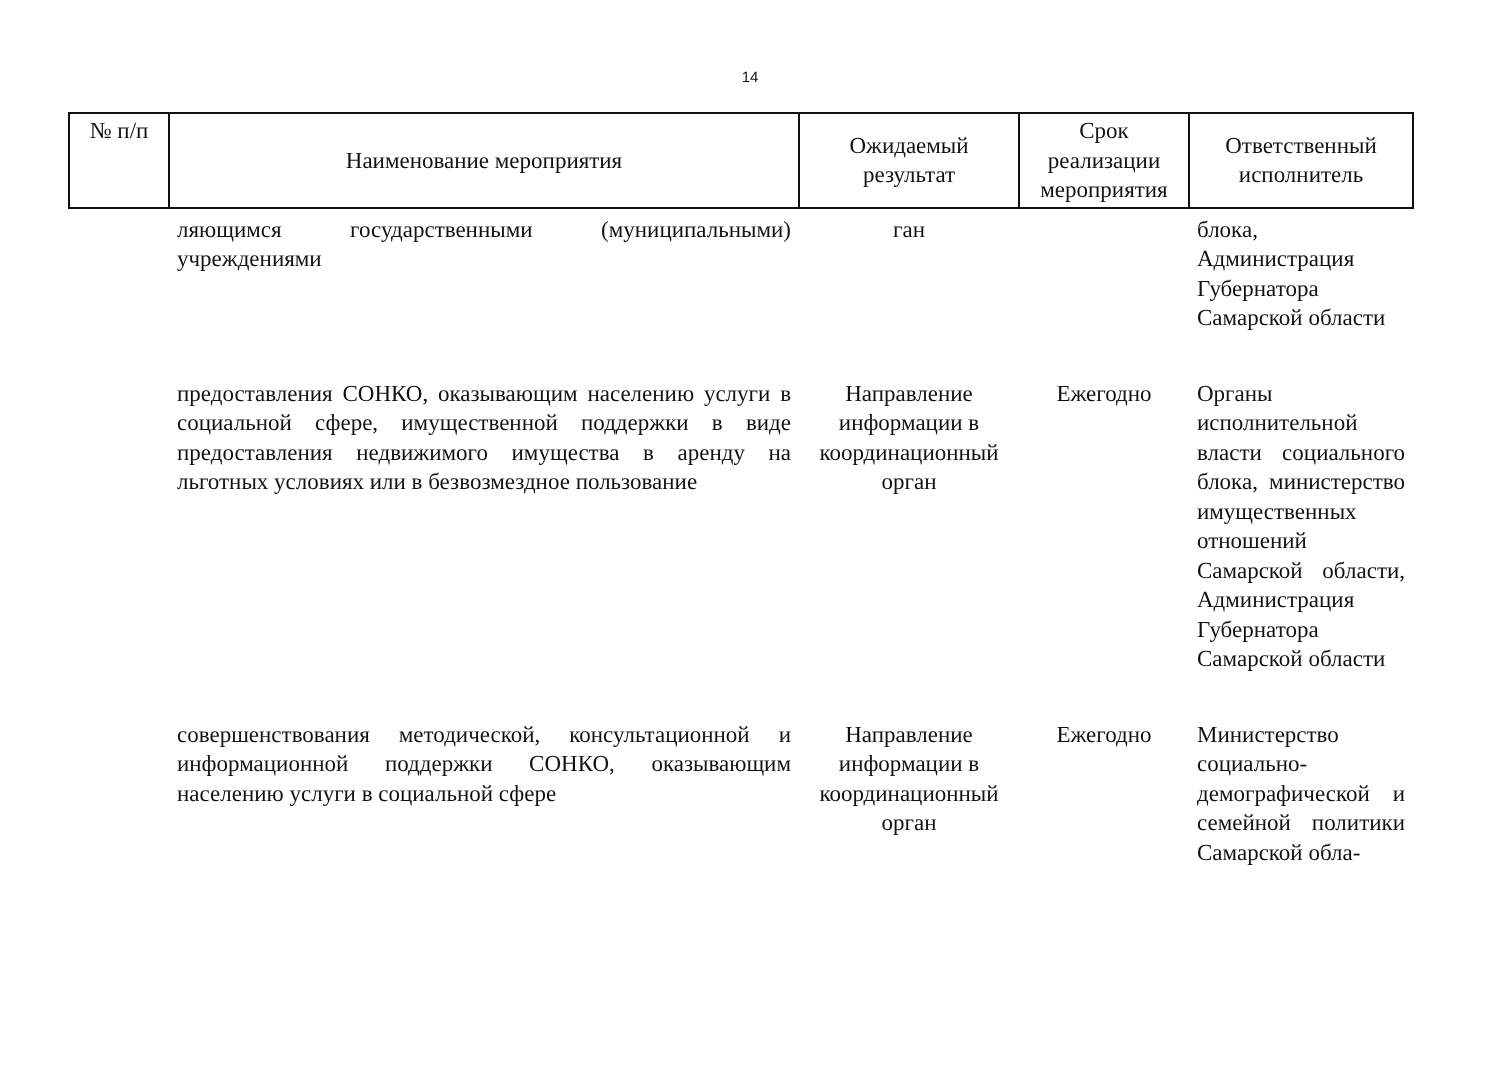14
| № п/п | Наименование мероприятия | Ожидаемый результат | Срок реализации мероприятия | Ответственный исполнитель |
| --- | --- | --- | --- | --- |
| | ляющимся государственными (муниципальными) учреждениями | ган | | блока, Администрация Губернатора Самарской области |
| | предоставления СОНКО, оказывающим населению услуги в социальной сфере, имущественной поддержки в виде предоставления недвижимого имущества в аренду на льготных условиях или в безвозмездное пользование | Направление информации в координационный орган | Ежегодно | Органы исполнительной власти социального блока, министерство имущественных отношений Самарской области, Администрация Губернатора Самарской области |
| | совершенствования методической, консультационной и информационной поддержки СОНКО, оказывающим населению услуги в социальной сфере | Направление информации в координационный орган | Ежегодно | Министерство социально-демографической и семейной политики Самарской обла- |